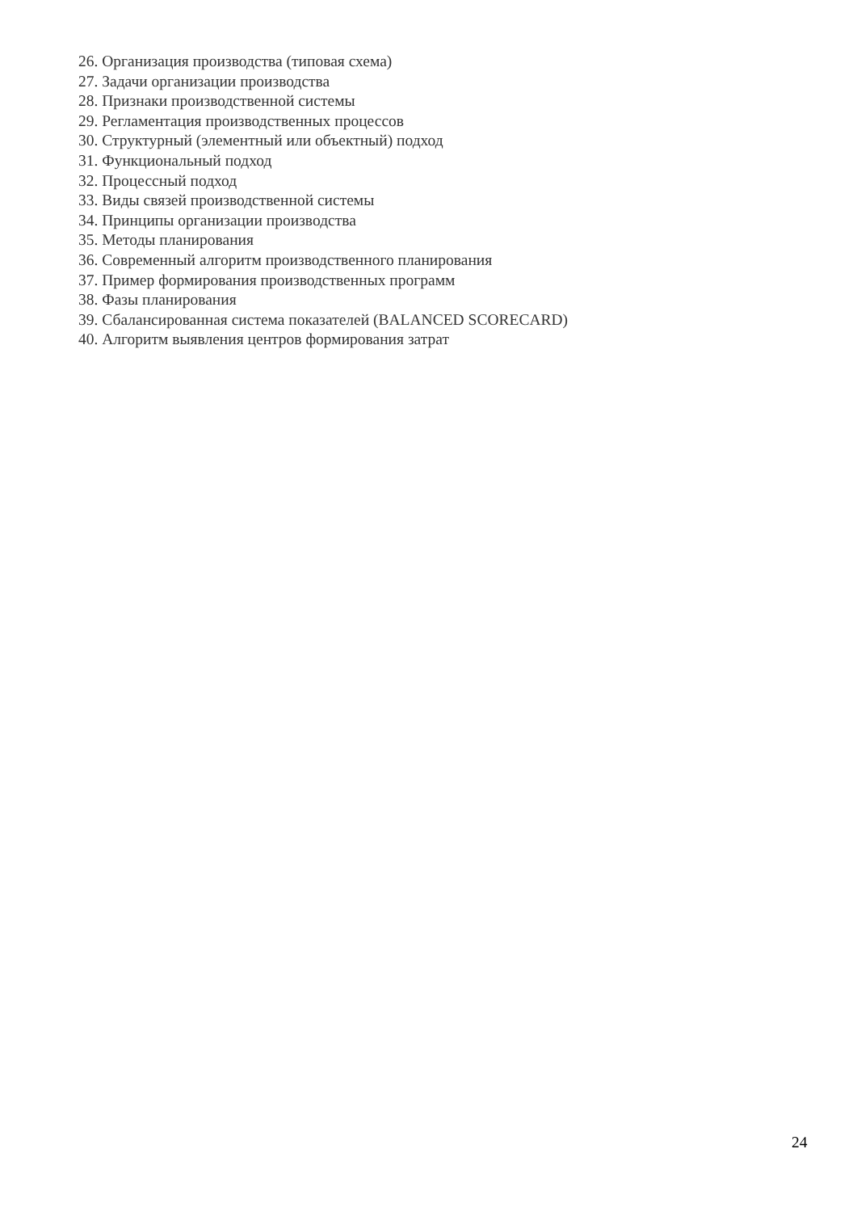26. Организация производства (типовая схема)
27. Задачи организации производства
28. Признаки производственной системы
29. Регламентация производственных процессов
30. Структурный (элементный или объектный) подход
31. Функциональный подход
32. Процессный подход
33. Виды связей производственной системы
34. Принципы организации производства
35. Методы планирования
36. Современный алгоритм производственного планирования
37. Пример формирования производственных программ
38. Фазы планирования
39. Сбалансированная система показателей (BALANCED SCORECARD)
40. Алгоритм выявления центров формирования затрат
24